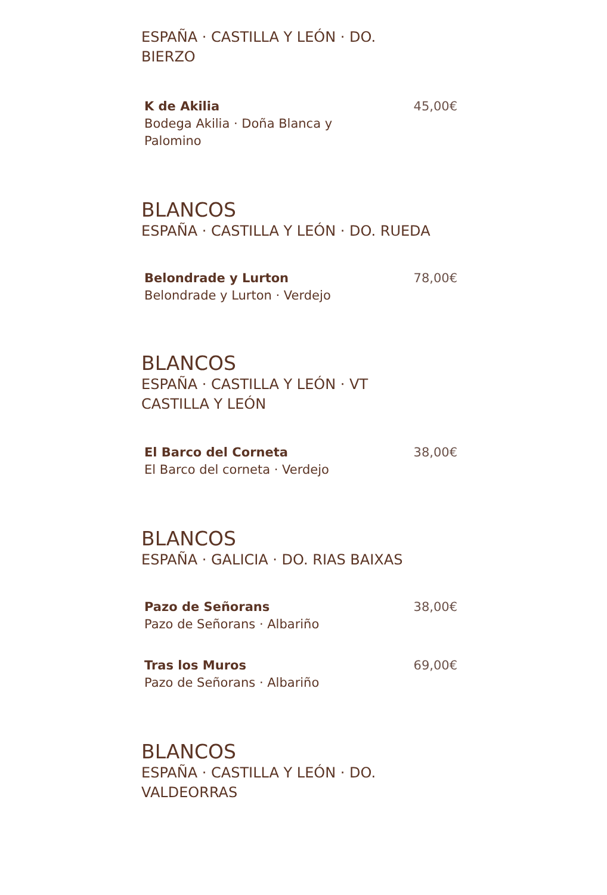ESPAÑA · CASTILLA Y LEÓN · DO. BIERZO
K de Akilia
Bodega Akilia · Doña Blanca y Palomino
45,00€
BLANCOS
ESPAÑA · CASTILLA Y LEÓN · DO. RUEDA
Belondrade y Lurton
Belondrade y Lurton · Verdejo
78,00€
BLANCOS
ESPAÑA · CASTILLA Y LEÓN · VT CASTILLA Y LEÓN
El Barco del Corneta
El Barco del corneta · Verdejo
38,00€
BLANCOS
ESPAÑA · GALICIA · DO. RIAS BAIXAS
Pazo de Señorans
Pazo de Señorans · Albariño
38,00€
Tras los Muros
Pazo de Señorans · Albariño
69,00€
BLANCOS
ESPAÑA · CASTILLA Y LEÓN · DO. VALDEORRAS